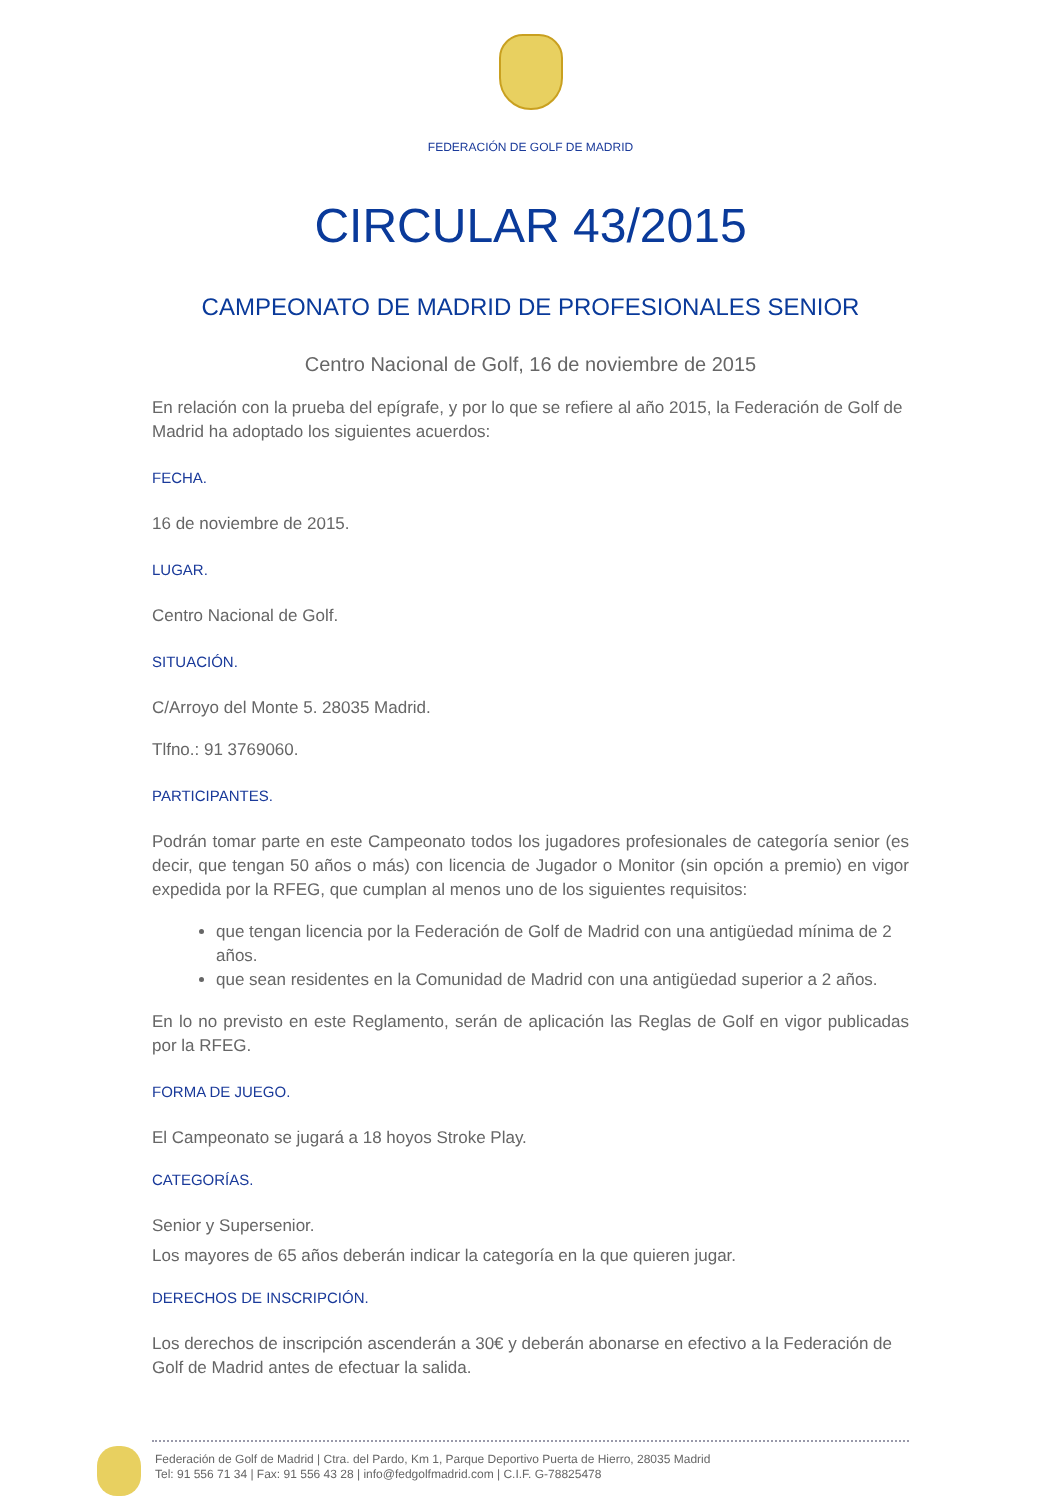FEDERACIÓN DE GOLF DE MADRID
CIRCULAR 43/2015
CAMPEONATO DE MADRID DE PROFESIONALES SENIOR
Centro Nacional de Golf, 16 de noviembre de 2015
En relación con la prueba del epígrafe, y por lo que se refiere al año 2015, la Federación de Golf de Madrid ha adoptado los siguientes acuerdos:
FECHA.
16 de noviembre de 2015.
LUGAR.
Centro Nacional de Golf.
SITUACIÓN.
C/Arroyo del Monte 5. 28035 Madrid.
Tlfno.: 91 3769060.
PARTICIPANTES.
Podrán tomar parte en este Campeonato todos los jugadores profesionales de categoría senior (es decir, que tengan 50 años o más) con licencia de Jugador o Monitor (sin opción a premio) en vigor expedida por la RFEG, que cumplan al menos uno de los siguientes requisitos:
que tengan licencia por la Federación de Golf de Madrid con una antigüedad mínima de 2 años.
que sean residentes en la Comunidad de Madrid con una antigüedad superior a 2 años.
En lo no previsto en este Reglamento, serán de aplicación las Reglas de Golf en vigor publicadas por la RFEG.
FORMA DE JUEGO.
El Campeonato se jugará a 18 hoyos Stroke Play.
CATEGORÍAS.
Senior y Supersenior.
Los mayores de 65 años deberán indicar la categoría en la que quieren jugar.
DERECHOS DE INSCRIPCIÓN.
Los derechos de inscripción ascenderán a 30€ y deberán abonarse en efectivo a la Federación de Golf de Madrid antes de efectuar la salida.
Federación de Golf de Madrid | Ctra. del Pardo, Km 1, Parque Deportivo Puerta de Hierro, 28035 Madrid
Tel: 91 556 71 34 | Fax: 91 556 43 28 | info@fedgolfmadrid.com | C.I.F. G-78825478